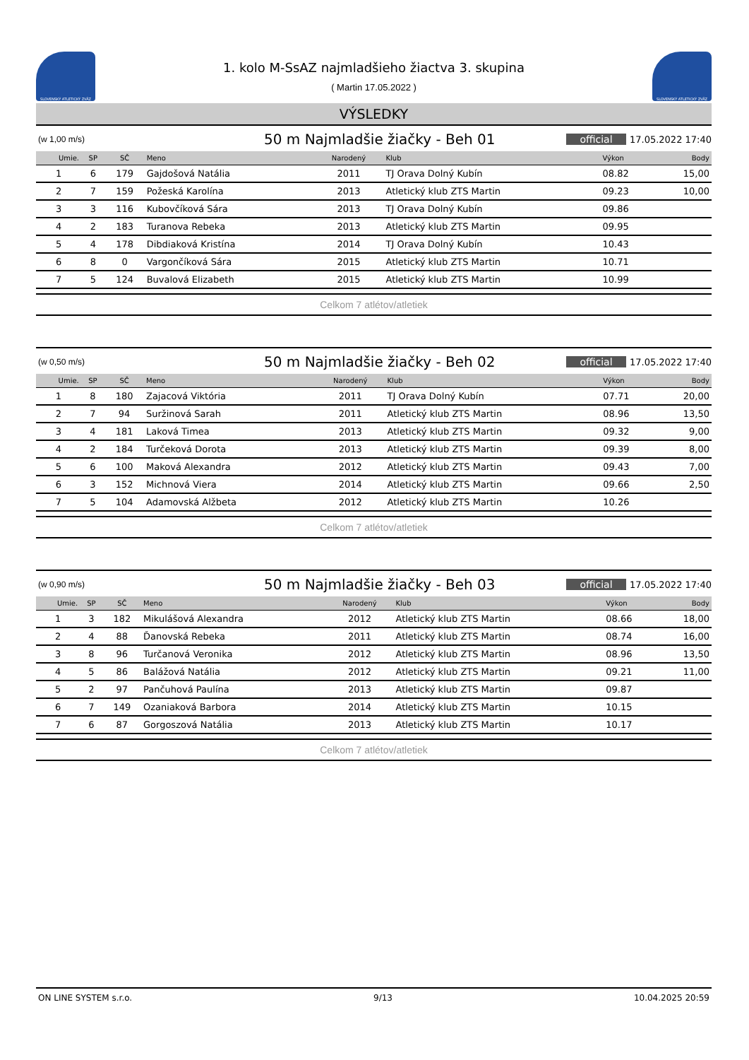SLOVENSKÝ ATLETICKÝ ZVÄZ
1. kolo M-SsAZ najmladšieho žiactva 3. skupina
( Martin 17.05.2022 )
SLOVENSKÝ ATLETICKÝ ZVÄZ
VÝSLEDKY
(w 1,00 m/s) 50 m Najmladšie žiačky - Beh 01 official 17.05.2022 17:40
| Umie. | SP | SČ | Meno | Narodený | Klub | Výkon | Body |
| --- | --- | --- | --- | --- | --- | --- | --- |
| 1 | 6 | 179 | Gajdošová Natália | 2011 | TJ Orava Dolný Kubín | 08.82 | 15,00 |
| 2 | 7 | 159 | Požeská Karolína | 2013 | Atletický klub ZTS Martin | 09.23 | 10,00 |
| 3 | 3 | 116 | Kubovčíková Sára | 2013 | TJ Orava Dolný Kubín | 09.86 | |
| 4 | 2 | 183 | Turanova Rebeka | 2013 | Atletický klub ZTS Martin | 09.95 | |
| 5 | 4 | 178 | Dibdiaková Kristína | 2014 | TJ Orava Dolný Kubín | 10.43 | |
| 6 | 8 | 0 | Vargončíková Sára | 2015 | Atletický klub ZTS Martin | 10.71 | |
| 7 | 5 | 124 | Buvalová Elizabeth | 2015 | Atletický klub ZTS Martin | 10.99 | |
Celkom 7 atlétov/atletiek
(w 0,50 m/s) 50 m Najmladšie žiačky - Beh 02 official 17.05.2022 17:40
| Umie. | SP | SČ | Meno | Narodený | Klub | Výkon | Body |
| --- | --- | --- | --- | --- | --- | --- | --- |
| 1 | 8 | 180 | Zajacová Viktória | 2011 | TJ Orava Dolný Kubín | 07.71 | 20,00 |
| 2 | 7 | 94 | Suržinová Sarah | 2011 | Atletický klub ZTS Martin | 08.96 | 13,50 |
| 3 | 4 | 181 | Laková Timea | 2013 | Atletický klub ZTS Martin | 09.32 | 9,00 |
| 4 | 2 | 184 | Turčeková Dorota | 2013 | Atletický klub ZTS Martin | 09.39 | 8,00 |
| 5 | 6 | 100 | Maková Alexandra | 2012 | Atletický klub ZTS Martin | 09.43 | 7,00 |
| 6 | 3 | 152 | Michnová Viera | 2014 | Atletický klub ZTS Martin | 09.66 | 2,50 |
| 7 | 5 | 104 | Adamovská Alžbeta | 2012 | Atletický klub ZTS Martin | 10.26 | |
Celkom 7 atlétov/atletiek
(w 0,90 m/s) 50 m Najmladšie žiačky - Beh 03 official 17.05.2022 17:40
| Umie. | SP | SČ | Meno | Narodený | Klub | Výkon | Body |
| --- | --- | --- | --- | --- | --- | --- | --- |
| 1 | 3 | 182 | Mikulášová Alexandra | 2012 | Atletický klub ZTS Martin | 08.66 | 18,00 |
| 2 | 4 | 88 | Ďanovská Rebeka | 2011 | Atletický klub ZTS Martin | 08.74 | 16,00 |
| 3 | 8 | 96 | Turčanová Veronika | 2012 | Atletický klub ZTS Martin | 08.96 | 13,50 |
| 4 | 5 | 86 | Balážová Natália | 2012 | Atletický klub ZTS Martin | 09.21 | 11,00 |
| 5 | 2 | 97 | Pančuhová Paulína | 2013 | Atletický klub ZTS Martin | 09.87 | |
| 6 | 7 | 149 | Ozaniaková Barbora | 2014 | Atletický klub ZTS Martin | 10.15 | |
| 7 | 6 | 87 | Gorgoszová Natália | 2013 | Atletický klub ZTS Martin | 10.17 | |
Celkom 7 atlétov/atletiek
ON LINE SYSTEM s.r.o. 9/13 10.04.2025 20:59